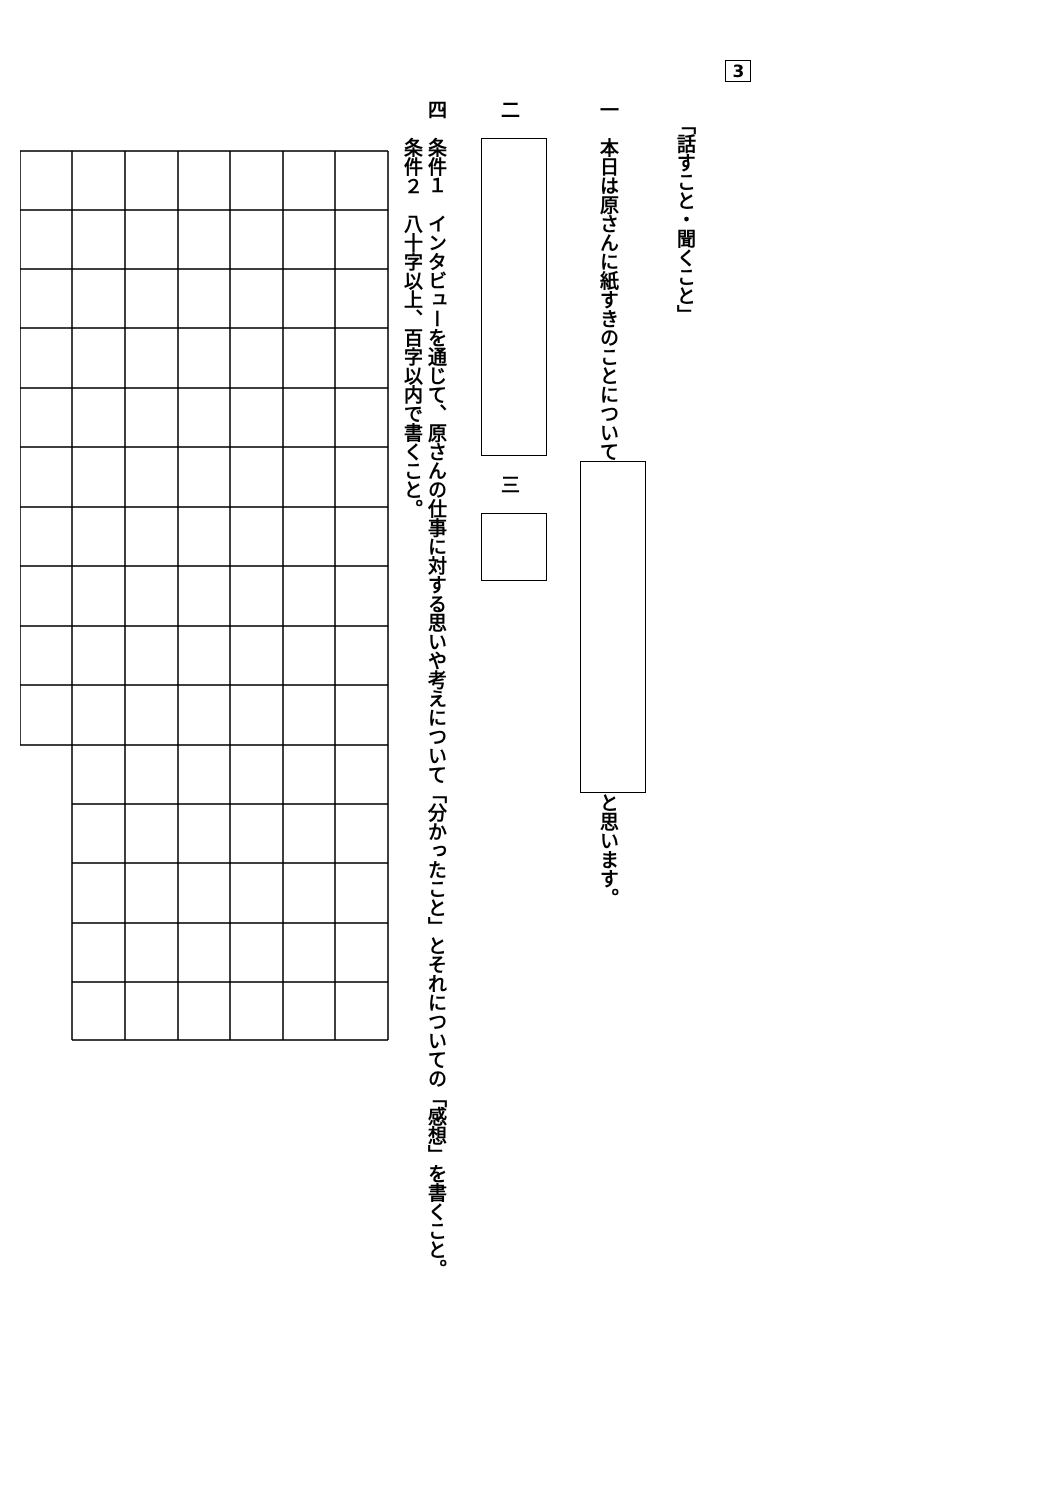3
「話すこと・聞くこと」
一　本日は原さんに紙すきのことについて と思います。
二　　三　
四　条件１　インタビューを通じて、原さんの仕事に対する思いや考えについて「分かったこと」とそれについての「感想」を書くこと。
　　条件２　八十字以上、百字以内で書くこと。